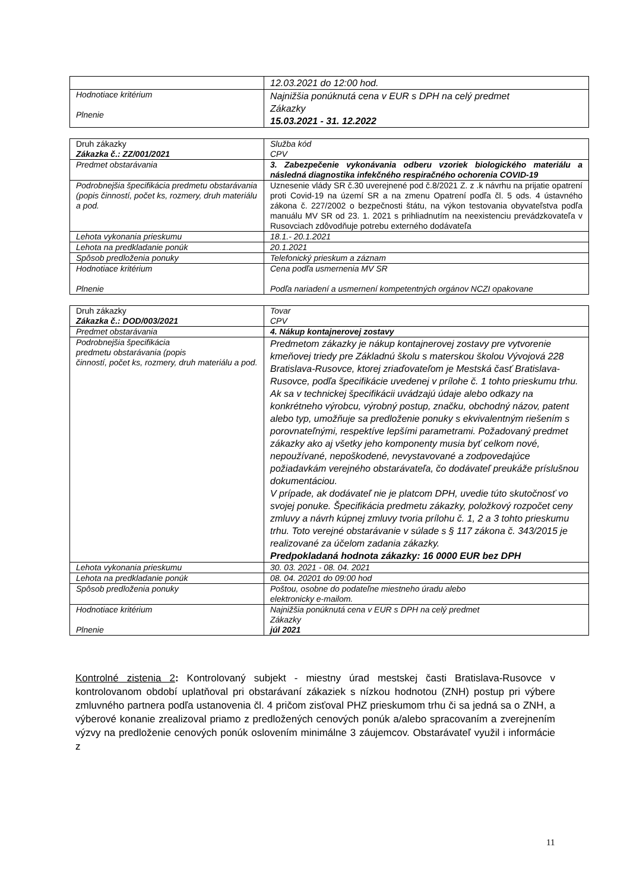| | 12.03.2021 do 12:00 hod. |
| Hodnotiace kritérium Plnenie | Najnižšia ponúknutá cena v EUR s DPH na celý predmet Zákazky 15.03.2021 - 31. 12.2022 |
| Druh zákazky Zákazka č.: ZZ/001/2021 | Služba kód CPV |
| Predmet obstarávania | 3. Zabezpečenie vykonávania odberu vzoriek biologického materiálu a následná diagnostika infekčného respiračného ochorenia COVID-19 |
| Podrobnejšia špecifikácia predmetu obstarávania (popis činností, počet ks, rozmery, druh materiálu a pod. | Uznesenie vlády SR č.30 uverejnené pod č.8/2021 Z. z .k návrhu na prijatie opatrení proti Covid-19 na území SR a na zmenu Opatrení podľa čl. 5 ods. 4 ústavného zákona č. 227/2002 o bezpečnosti štátu, na výkon testovania obyvateľstva podľa manuálu MV SR od 23. 1. 2021 s prihliadnutím na neexistenciu prevádzkovateľa v Rusovciach zdôvodňuje potrebu externého dodávateľa |
| Lehota vykonania prieskumu | 18.1.- 20.1.2021 |
| Lehota na predkladanie ponúk | 20.1.2021 |
| Spôsob predloženia ponuky | Telefonický prieskum a záznam |
| Hodnotiace kritérium Plnenie | Cena podľa usmernenia MV SR Podľa nariadení a usmernení kompetentných orgánov NCZI opakovane |
| Druh zákazky Zákazka č.: DOD/003/2021 | Tovar CPV |
| Predmet obstarávania | 4. Nákup kontajnerovej zostavy |
| Podrobnejšia špecifikácia predmetu obstarávania (popis činností, počet ks, rozmery, druh materiálu a pod. | Predmetom zákazky je nákup kontajnerovej zostavy pre vytvorenie kmeňovej triedy pre Základnú školu s materskou školou Vývojová 228 Bratislava-Rusovce, ktorej zriaďovateľom je Mestská časť Bratislava-Rusovce, podľa špecifikácie uvedenej v prílohe č. 1 tohto prieskumu trhu. Ak sa v technickej špecifikácii uvádzajú údaje alebo odkazy na konkrétneho výrobcu, výrobný postup, značku, obchodný názov, patent alebo typ, umožňuje sa predloženie ponuky s ekvivalentným riešením s porovnateľnými, respektíve lepšími parametrami. Požadovaný predmet zákazky ako aj všetky jeho komponenty musia byť celkom nové, nepoužívané, nepoškodené, nevystavované a zodpovedajúce požiadavkám verejného obstarávateľa, čo dodávateľ preukáže príslušnou dokumentáciou. V prípade, ak dodávateľ nie je platcom DPH, uvedie túto skutočnosť vo svojej ponuke. Špecifikácia predmetu zákazky, položkový rozpočet ceny zmluvy a návrh kúpnej zmluvy tvoria prílohu č. 1, 2 a 3 tohto prieskumu trhu. Toto verejné obstarávanie v súlade s § 117 zákona č. 343/2015 je realizované za účelom zadania zákazky. Predpokladaná hodnota zákazky: 16 0000 EUR bez DPH |
| Lehota vykonania prieskumu | 30. 03. 2021 - 08. 04. 2021 |
| Lehota na predkladanie ponúk | 08. 04. 20201 do 09:00 hod |
| Spôsob predloženia ponuky | Poštou, osobne do podateľne miestneho úradu alebo elektronicky e-mailom. |
| Hodnotiace kritérium Plnenie | Najnižšia ponúknutá cena v EUR s DPH na celý predmet Zákazky júl 2021 |
Kontrolné zistenia 2: Kontrolovaný subjekt - miestny úrad mestskej časti Bratislava-Rusovce v kontrolovanom období uplatňoval pri obstarávaní zákaziek s nízkou hodnotou (ZNH) postup pri výbere zmluvného partnera podľa ustanovenia čl. 4 pričom zisťoval PHZ prieskumom trhu či sa jedná sa o ZNH, a výberové konanie zrealizoval priamo z predložených cenových ponúk a/alebo spracovaním a zverejnením výzvy na predloženie cenových ponúk oslovením minimálne 3 záujemcov. Obstarávateľ využil i informácie z
11